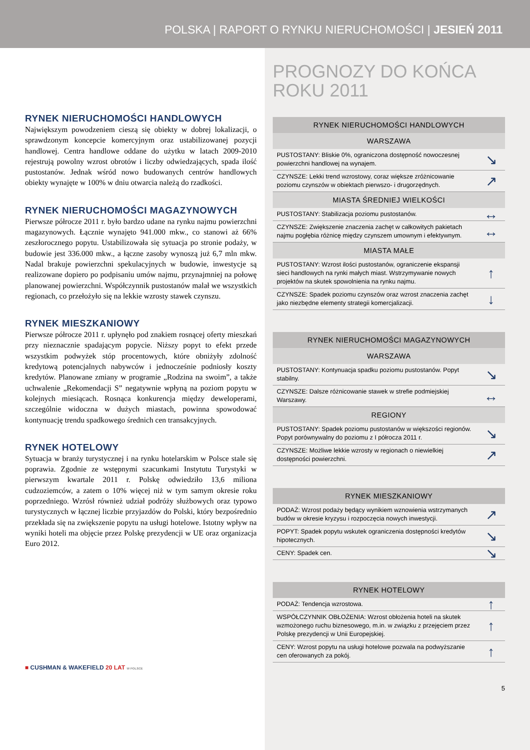POLSKA | RAPORT O RYNKU NIERUCHOMOŚCI | JESIEŃ 2011
RYNEK NIERUCHOMOŚCI HANDLOWYCH
Największym powodzeniem cieszą się obiekty w dobrej lokalizacji, o sprawdzonym koncepcie komercyjnym oraz ustabilizowanej pozycji handlowej. Centra handlowe oddane do użytku w latach 2009-2010 rejestrują powolny wzrost obrotów i liczby odwiedzających, spada ilość pustostanów. Jednak wśród nowo budowanych centrów handlowych obiekty wynajęte w 100% w dniu otwarcia należą do rzadkości.
RYNEK NIERUCHOMOŚCI MAGAZYNOWYCH
Pierwsze półrocze 2011 r. było bardzo udane na rynku najmu powierzchni magazynowych. Łącznie wynajęto 941.000 mkw., co stanowi aż 66% zeszłorocznego popytu. Ustabilizowała się sytuacja po stronie podaży, w budowie jest 336.000 mkw., a łączne zasoby wynoszą już 6,7 mln mkw. Nadal brakuje powierzchni spekulacyjnych w budowie, inwestycje są realizowane dopiero po podpisaniu umów najmu, przynajmniej na połowę planowanej powierzchni. Współczynnik pustostanów malał we wszystkich regionach, co przełożyło się na lekkie wzrosty stawek czynszu.
RYNEK MIESZKANIOWY
Pierwsze półrocze 2011 r. upłynęło pod znakiem rosnącej oferty mieszkań przy nieznacznie spadającym popycie. Niższy popyt to efekt przede wszystkim podwyżek stóp procentowych, które obniżyły zdolność kredytową potencjalnych nabywców i jednocześnie podniosły koszty kredytów. Planowane zmiany w programie „Rodzina na swoim”, a także uchwalenie „Rekomendacji S” negatywnie wpłyną na poziom popytu w kolejnych miesiącach. Rosnąca konkurencja między deweloperami, szczególnie widoczna w dużych miastach, powinna spowodować kontynuację trendu spadkowego średnich cen transakcyjnych.
RYNEK HOTELOWY
Sytuacja w branży turystycznej i na rynku hotelarskim w Polsce stale się poprawia. Zgodnie ze wstępnymi szacunkami Instytutu Turystyki w pierwszym kwartale 2011 r. Polskę odwiedziło 13,6 miliona cudzoziemców, a zatem o 10% więcej niż w tym samym okresie roku poprzedniego. Wzrósł również udział podróży służbowych oraz typowo turystycznych w łącznej liczbie przyjazdów do Polski, który bezpośrednio przekłada się na zwiększenie popytu na usługi hotelowe. Istotny wpływ na wyniki hoteli ma objęcie przez Polskę prezydencji w UE oraz organizacja Euro 2012.
■ CUSHMAN & WAKEFIELD 20 LAT W POLSCE
PROGNOZY DO KOŃCA ROKU 2011
| RYNEK NIERUCHOMOŚCI HANDLOWYCH | |
| --- | --- |
| WARSZAWA | |
| PUSTOSTANY: Bliskie 0%, ograniczona dostępność nowoczesnej powierzchni handlowej na wynajem. | ↘ |
| CZYNSZE: Lekki trend wzrostowy, coraz większe zróżnicowanie poziomu czynszów w obiektach pierwszo- i drugorzędnych. | ↗ |
| MIASTA ŚREDNIEJ WIELKOŚCI | |
| PUSTOSTANY: Stabilizacja poziomu pustostanów. | ↔ |
| CZYNSZE: Zwiększenie znaczenia zachęt w całkowitych pakietach najmu pogłębia różnicę między czynszem umownym i efektywnym. | ↔ |
| MIASTA MAŁE | |
| PUSTOSTANY: Wzrost ilości pustostanów, ograniczenie ekspansji sieci handlowych na rynki małych miast. Wstrzymywanie nowych projektów na skutek spowolnienia na rynku najmu. | ↑ |
| CZYNSZE: Spadek poziomu czynszów oraz wzrost znaczenia zachęt jako niezbędne elementy strategii komercjalizacji. | ↓ |
| RYNEK NIERUCHOMOŚCI MAGAZYNOWYCH | |
| --- | --- |
| WARSZAWA | |
| PUSTOSTANY: Kontynuacja spadku poziomu pustostanów. Popyt stabilny. | ↘ |
| CZYNSZE: Dalsze różnicowanie stawek w strefie podmiejskiej Warszawy. | ↔ |
| REGIONY | |
| PUSTOSTANY: Spadek poziomu pustostanów w większości regionów. Popyt porównywalny do poziomu z I półrocza 2011 r. | ↘ |
| CZYNSZE: Możliwe lekkie wzrosty w regionach o niewielkiej dostępności powierzchni. | ↗ |
| RYNEK MIESZKANIOWY | |
| --- | --- |
| PODAŻ: Wzrost podaży będący wynikiem wznowienia wstrzymanych budów w okresie kryzysu i rozpoczęcia nowych inwestycji. | ↗ |
| POPYT: Spadek popytu wskutek ograniczenia dostępności kredytów hipotecznych. | ↘ |
| CENY: Spadek cen. | ↘ |
| RYNEK HOTELOWY | |
| --- | --- |
| PODAŻ: Tendencja wzrostowa. | ↑ |
| WSPÓŁCZYNNIK OBŁOŻENIA: Wzrost obłożenia hoteli na skutek wzmożonego ruchu biznesowego, m.in. w związku z przejęciem przez Polskę prezydencji w Unii Europejskiej. | ↑ |
| CENY: Wzrost popytu na usługi hotelowe pozwala na podwyższanie cen oferowanych za pokój. | ↑ |
5